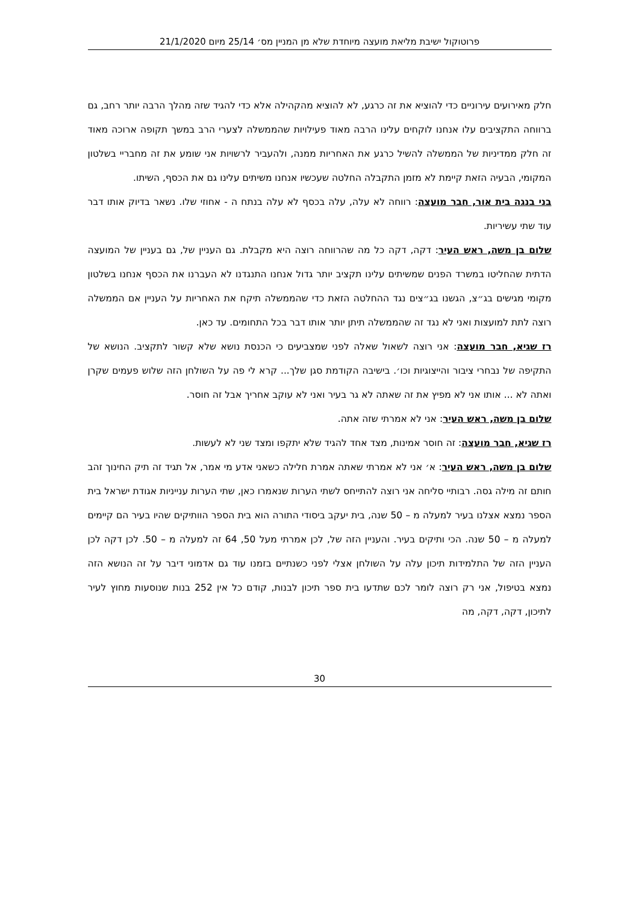פרוטוקול ישיבת מליאת מועצה מיוחדת שלא מן המניין מס׳ 25/14 מיום 21/1/2020
חלק מאירועים עירוניים כדי להוציא את זה כרגע, לא להוציא מהקהילה אלא כדי להגיד שזה מהלך הרבה יותר רחב, גם ברווחה התקציבים עלו אנחנו לוקחים עלינו הרבה מאוד פעילויות שהממשלה לצערי הרב במשך תקופה ארוכה מאוד זה חלק ממדיניות של הממשלה להשיל כרגע את האחריות ממנה, ולהעביר לרשויות אני שומע את זה מחבריי בשלטון המקומי, הבעיה הזאת קיימת לא מזמן התקבלה החלטה שעכשיו אנחנו משיתים עלינו גם את הכסף, השיתו.
בני בנגה בית אור, חבר מועצה: רווחה לא עלה, עלה בכסף לא עלה בנתח ה - אחוזי שלו. נשאר בדיוק אותו דבר עוד שתי עשיריות.
שלום בן משה, ראש העיר: דקה, דקה כל מה שהרווחה רוצה היא מקבלת. גם העניין של, גם בעניין של המועצה הדתית שהחליטו במשרד הפנים שמשיתים עלינו תקציב יותר גדול אנחנו התנגדנו לא העברנו את הכסף אנחנו בשלטון מקומי מגישים בג״צ, הגשנו בג״צים נגד ההחלטה הזאת כדי שהממשלה תיקח את האחריות על העניין אם הממשלה רוצה לתת למועצות ואני לא נגד זה שהממשלה תיתן יותר אותו דבר בכל התחומים. עד כאן.
רז שגיא, חבר מועצה: אני רוצה לשאול שאלה לפני שמצביעים כי הכנסת נושא שלא קשור לתקציב. הנושא של התקיפה של נבחרי ציבור והייצוגיות וכו׳. בישיבה הקודמת סגן שלך... קרא לי פה על השולחן הזה שלוש פעמים שקרן ואתה לא ... אותו אני לא מפיץ את זה שאתה לא גר בעיר ואני לא עוקב אחריך אבל זה חוסר.
שלום בן משה, ראש העיר: אני לא אמרתי שזה אתה.
רז שגיא, חבר מועצה: זה חוסר אמינות, מצד אחד להגיד שלא יתקפו ומצד שני לא לעשות.
שלום בן משה, ראש העיר: א׳ אני לא אמרתי שאתה אמרת חלילה כשאני אדע מי אמר, אל תגיד זה תיק החינוך זהב חותם זה מילה גסה. רבותיי סליחה אני רוצה להתייחס לשתי הערות שנאמרו כאן, שתי הערות ענייניות אגודת ישראל בית הספר נמצא אצלנו בעיר למעלה מ – 50 שנה, בית יעקב ביסודי התורה הוא בית הספר הוותיקים שהיו בעיר הם קיימים למעלה מ – 50 שנה. הכי ותיקים בעיר. והעניין הזה של, לכן אמרתי מעל 50, 64 זה למעלה מ – 50. לכן דקה לכן העניין הזה של התלמידות תיכון עלה על השולחן אצלי לפני כשנתיים בזמנו עוד גם אדמוני דיבר על זה הנושא הזה נמצא בטיפול, אני רק רוצה לומר לכם שתדעו בית ספר תיכון לבנות, קודם כל אין 252 בנות שנוסעות מחוץ לעיר לתיכון, דקה, דקה, מה
30